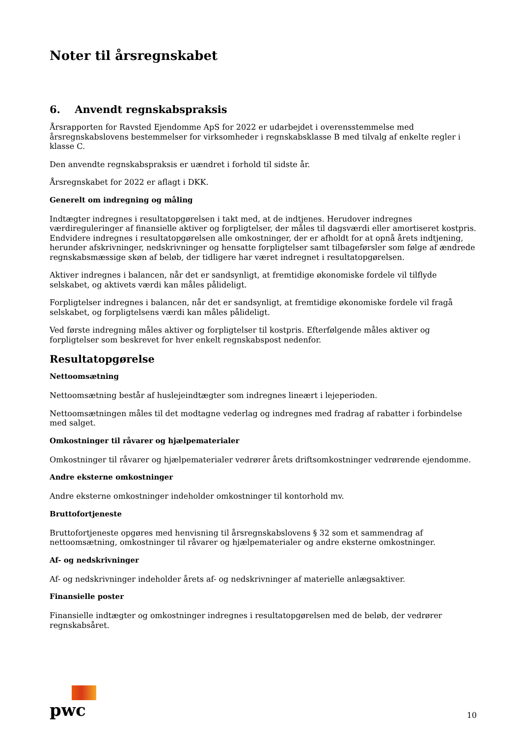Noter til årsregnskabet
6. Anvendt regnskabspraksis
Årsrapporten for Ravsted Ejendomme ApS for 2022 er udarbejdet i overensstemmelse med årsregnskabslovens bestemmelser for virksomheder i regnskabsklasse B med tilvalg af enkelte regler i klasse C.
Den anvendte regnskabspraksis er uændret i forhold til sidste år.
Årsregnskabet for 2022 er aflagt i DKK.
Generelt om indregning og måling
Indtægter indregnes i resultatopgørelsen i takt med, at de indtjenes. Herudover indregnes værdireguleringer af finansielle aktiver og forpligtelser, der måles til dagsværdi eller amortiseret kostpris. Endvidere indregnes i resultatopgørelsen alle omkostninger, der er afholdt for at opnå årets indtjening, herunder afskrivninger, nedskrivninger og hensatte forpligtelser samt tilbageførsler som følge af ændrede regnskabsmæssige skøn af beløb, der tidligere har været indregnet i resultatopgørelsen.
Aktiver indregnes i balancen, når det er sandsynligt, at fremtidige økonomiske fordele vil tilflyde selskabet, og aktivets værdi kan måles pålideligt.
Forpligtelser indregnes i balancen, når det er sandsynligt, at fremtidige økonomiske fordele vil fragå selskabet, og forpligtelsens værdi kan måles pålideligt.
Ved første indregning måles aktiver og forpligtelser til kostpris. Efterfølgende måles aktiver og forpligtelser som beskrevet for hver enkelt regnskabspost nedenfor.
Resultatopgørelse
Nettoomsætning
Nettoomsætning består af huslejeindtægter som indregnes lineært i lejeperioden.
Nettoomsætningen måles til det modtagne vederlag og indregnes med fradrag af rabatter i forbindelse med salget.
Omkostninger til råvarer og hjælpematerialer
Omkostninger til råvarer og hjælpematerialer vedrører årets driftsomkostninger vedrørende ejendomme.
Andre eksterne omkostninger
Andre eksterne omkostninger indeholder omkostninger til kontorhold mv.
Bruttofortjeneste
Bruttofortjeneste opgøres med henvisning til årsregnskabslovens § 32 som et sammendrag af nettoomsætning, omkostninger til råvarer og hjælpematerialer og andre eksterne omkostninger.
Af- og nedskrivninger
Af- og nedskrivninger indeholder årets af- og nedskrivninger af materielle anlægsaktiver.
Finansielle poster
Finansielle indtægter og omkostninger indregnes i resultatopgørelsen med de beløb, der vedrører regnskabsåret.
pwc
10